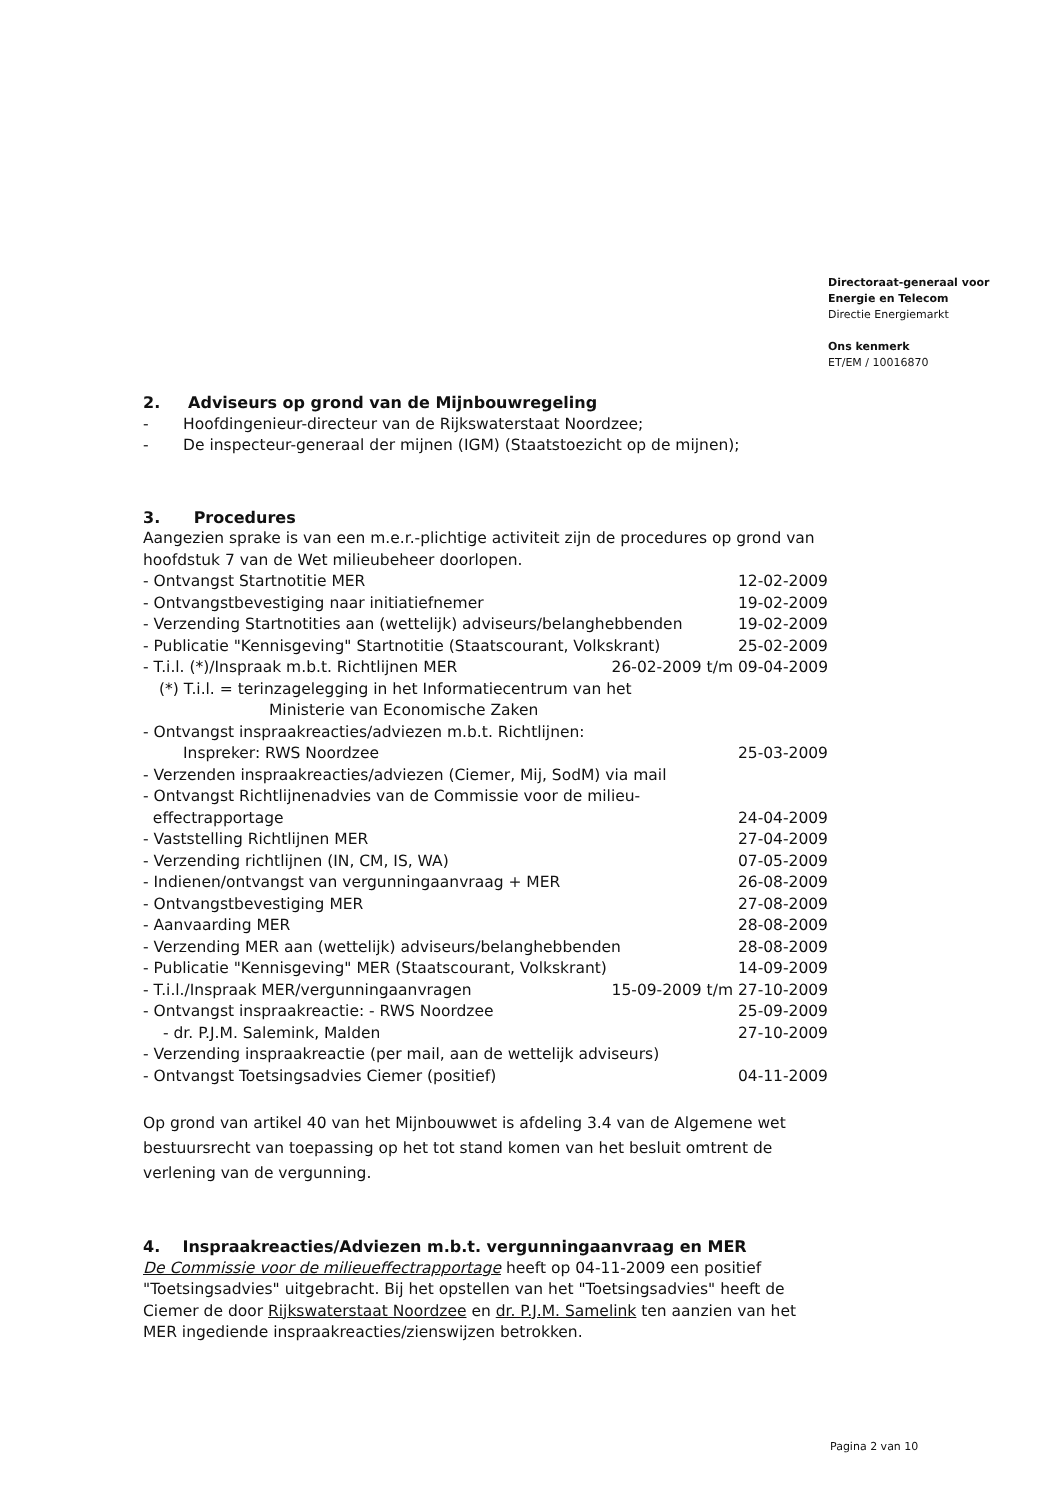Directoraat-generaal voor
Energie en Telecom
Directie Energiemarkt
Ons kenmerk
ET/EM / 10016870
2. Adviseurs op grond van de Mijnbouwregeling
- Hoofdingenieur-directeur van de Rijkswaterstaat Noordzee;
- De inspecteur-generaal der mijnen (IGM) (Staatstoezicht op de mijnen);
3. Procedures
Aangezien sprake is van een m.e.r.-plichtige activiteit zijn de procedures op grond van hoofdstuk 7 van de Wet milieubeheer doorlopen.
- Ontvangst Startnotitie MER 12-02-2009
- Ontvangstbevestiging naar initiatiefnemer 19-02-2009
- Verzending Startnotities aan (wettelijk) adviseurs/belanghebbenden 19-02-2009
- Publicatie "Kennisgeving" Startnotitie (Staatscourant, Volkskrant) 25-02-2009
- T.i.l. (*)/Inspraak m.b.t. Richtlijnen MER 26-02-2009 t/m 09-04-2009
(*) T.i.l. = terinzagelegging in het Informatiecentrum van het
Ministerie van Economische Zaken
- Ontvangst inspraakreacties/adviezen m.b.t. Richtlijnen:
Inspreker: RWS Noordzee 25-03-2009
- Verzenden inspraakreacties/adviezen (Ciemer, Mij, SodM) via mail
- Ontvangst Richtlijnenadvies van de Commissie voor de milieu-
effectrapportage 24-04-2009
- Vaststelling Richtlijnen MER 27-04-2009
- Verzending richtlijnen (IN, CM, IS, WA) 07-05-2009
- Indienen/ontvangst van vergunningaanvraag + MER 26-08-2009
- Ontvangstbevestiging MER 27-08-2009
- Aanvaarding MER 28-08-2009
- Verzending MER aan (wettelijk) adviseurs/belanghebbenden 28-08-2009
- Publicatie "Kennisgeving" MER (Staatscourant, Volkskrant) 14-09-2009
- T.i.l./Inspraak MER/vergunningaanvragen 15-09-2009 t/m 27-10-2009
- Ontvangst inspraakreactie: - RWS Noordzee 25-09-2009
- dr. P.J.M. Salemink, Malden 27-10-2009
- Verzending inspraakreactie (per mail, aan de wettelijk adviseurs)
- Ontvangst Toetsingsadvies Ciemer (positief) 04-11-2009
Op grond van artikel 40 van het Mijnbouwwet is afdeling 3.4 van de Algemene wet bestuursrecht van toepassing op het tot stand komen van het besluit omtrent de verlening van de vergunning.
4. Inspraakreacties/Adviezen m.b.t. vergunningaanvraag en MER
De Commissie voor de milieueffectrapportage heeft op 04-11-2009 een positief "Toetsingsadvies" uitgebracht. Bij het opstellen van het "Toetsingsadvies" heeft de Ciemer de door Rijkswaterstaat Noordzee en dr. P.J.M. Samelink ten aanzien van het MER ingediende inspraakreacties/zienswijzen betrokken.
Pagina 2 van 10